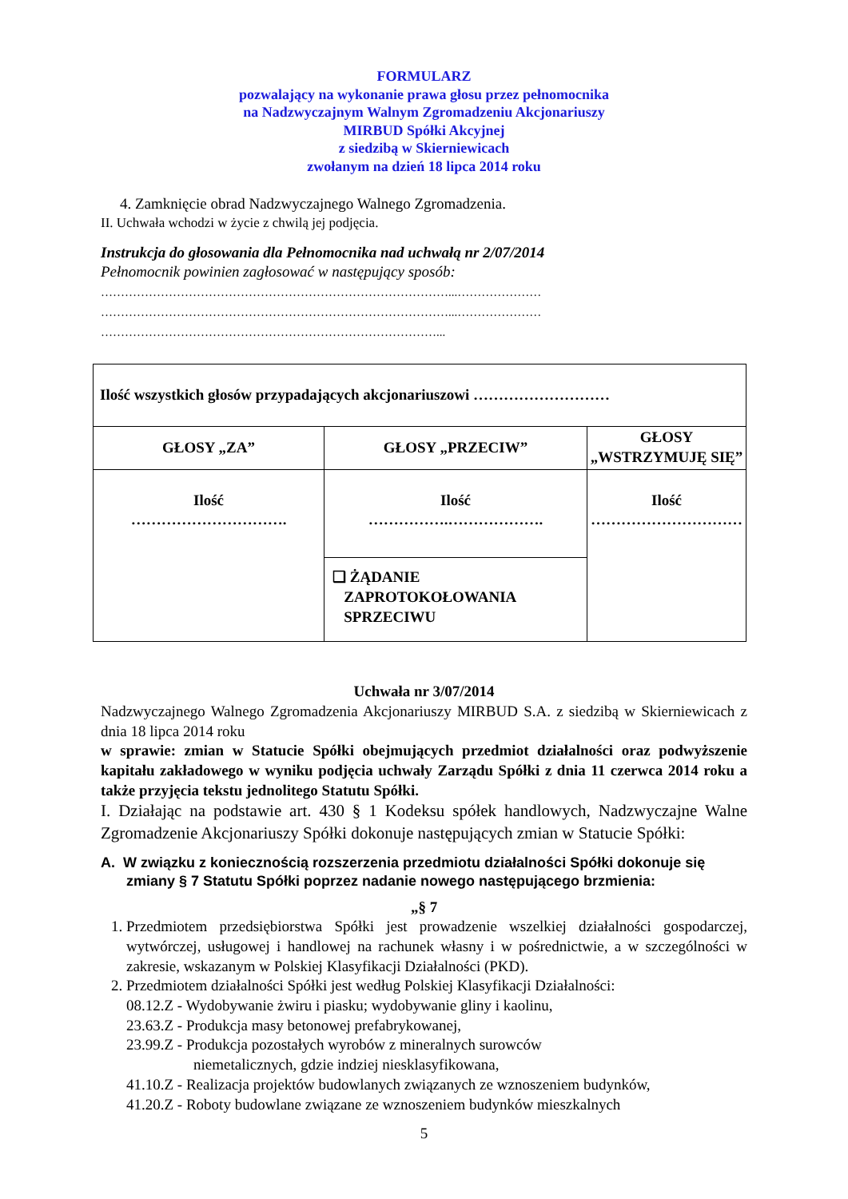FORMULARZ
pozwalający na wykonanie prawa głosu przez pełnomocnika
na Nadzwyczajnym Walnym Zgromadzeniu Akcjonariuszy
MIRBUD Spółki Akcyjnej
z siedzibą w Skierniewicach
zwołanym na dzień 18 lipca 2014 roku
4. Zamknięcie obrad Nadzwyczajnego Walnego Zgromadzenia.
II. Uchwała wchodzi w życie z chwilą jej podjęcia.
Instrukcja do głosowania dla Pełnomocnika nad uchwałą nr 2/07/2014
Pełnomocnik powinien zagłosować w następujący sposób:
……………………………………………………………………………...…………………
……………………………………………………………………………...…………………
…………………………………………………………………………...
| Ilość wszystkich głosów przypadających akcjonariuszowi ……………………… | | |
| GŁOSY „ZA” | GŁOSY „PRZECIW” | GŁOSY „WSTRZYMUJĘ SIĘ” |
| Ilość …………………………. | Ilość …………….………………. | Ilość ………………………… |
| | ❑ ŻĄDANIE ZAPROTOKOŁOWANIA SPRZECIWU | |
Uchwała nr 3/07/2014
Nadzwyczajnego Walnego Zgromadzenia Akcjonariuszy MIRBUD S.A. z siedzibą w Skierniewicach z dnia 18 lipca 2014 roku
w sprawie: zmian w Statucie Spółki obejmujących przedmiot działalności oraz podwyższenie kapitału zakładowego w wyniku podjęcia uchwały Zarządu Spółki z dnia 11 czerwca 2014 roku a także przyjęcia tekstu jednolitego Statutu Spółki.
I. Działając na podstawie art. 430 § 1 Kodeksu spółek handlowych, Nadzwyczajne Walne Zgromadzenie Akcjonariuszy Spółki dokonuje następujących zmian w Statucie Spółki:
A. W związku z koniecznością rozszerzenia przedmiotu działalności Spółki dokonuje się zmiany § 7 Statutu Spółki poprzez nadanie nowego następującego brzmienia:
„§ 7
1. Przedmiotem przedsiębiorstwa Spółki jest prowadzenie wszelkiej działalności gospodarczej, wytwórczej, usługowej i handlowej na rachunek własny i w pośrednictwie, a w szczególności w zakresie, wskazanym w Polskiej Klasyfikacji Działalności (PKD).
2. Przedmiotem działalności Spółki jest według Polskiej Klasyfikacji Działalności:
08.12.Z - Wydobywanie żwiru i piasku; wydobywanie gliny i kaolinu,
23.63.Z - Produkcja masy betonowej prefabrykowanej,
23.99.Z - Produkcja pozostałych wyrobów z mineralnych surowców
niemetalicznych, gdzie indziej niesklasyfikowana,
41.10.Z - Realizacja projektów budowlanych związanych ze wznoszeniem budynków,
41.20.Z - Roboty budowlane związane ze wznoszeniem budynków mieszkalnych
5